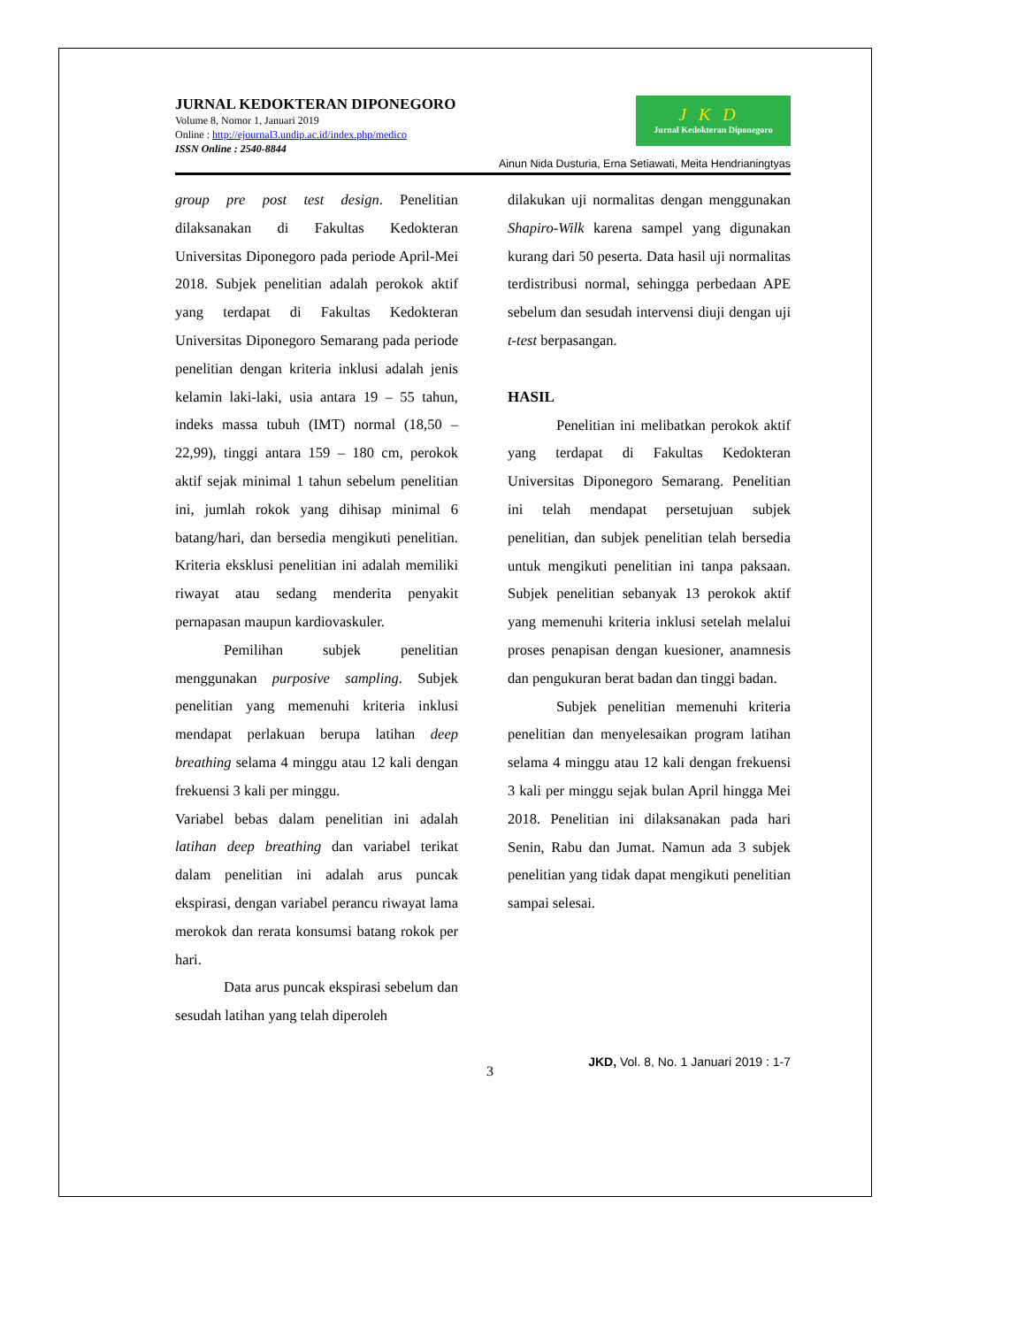JURNAL KEDOKTERAN DIPONEGORO
Volume 8, Nomor 1, Januari 2019
Online : http://ejournal3.undip.ac.id/index.php/medico
ISSN Online : 2540-8844
JKD
Jurnal Kedokteran Diponegoro
Ainun Nida Dusturia, Erna Setiawati, Meita Hendrianingtyas
group pre post test design. Penelitian dilaksanakan di Fakultas Kedokteran Universitas Diponegoro pada periode April-Mei 2018. Subjek penelitian adalah perokok aktif yang terdapat di Fakultas Kedokteran Universitas Diponegoro Semarang pada periode penelitian dengan kriteria inklusi adalah jenis kelamin laki-laki, usia antara 19 – 55 tahun, indeks massa tubuh (IMT) normal (18,50 – 22,99), tinggi antara 159 – 180 cm, perokok aktif sejak minimal 1 tahun sebelum penelitian ini, jumlah rokok yang dihisap minimal 6 batang/hari, dan bersedia mengikuti penelitian. Kriteria eksklusi penelitian ini adalah memiliki riwayat atau sedang menderita penyakit pernapasan maupun kardiovaskuler.
Pemilihan subjek penelitian menggunakan purposive sampling. Subjek penelitian yang memenuhi kriteria inklusi mendapat perlakuan berupa latihan deep breathing selama 4 minggu atau 12 kali dengan frekuensi 3 kali per minggu.
Variabel bebas dalam penelitian ini adalah latihan deep breathing dan variabel terikat dalam penelitian ini adalah arus puncak ekspirasi, dengan variabel perancu riwayat lama merokok dan rerata konsumsi batang rokok per hari.
Data arus puncak ekspirasi sebelum dan sesudah latihan yang telah diperoleh
dilakukan uji normalitas dengan menggunakan Shapiro-Wilk karena sampel yang digunakan kurang dari 50 peserta. Data hasil uji normalitas terdistribusi normal, sehingga perbedaan APE sebelum dan sesudah intervensi diuji dengan uji t-test berpasangan.
HASIL
Penelitian ini melibatkan perokok aktif yang terdapat di Fakultas Kedokteran Universitas Diponegoro Semarang. Penelitian ini telah mendapat persetujuan subjek penelitian, dan subjek penelitian telah bersedia untuk mengikuti penelitian ini tanpa paksaan. Subjek penelitian sebanyak 13 perokok aktif yang memenuhi kriteria inklusi setelah melalui proses penapisan dengan kuesioner, anamnesis dan pengukuran berat badan dan tinggi badan.
Subjek penelitian memenuhi kriteria penelitian dan menyelesaikan program latihan selama 4 minggu atau 12 kali dengan frekuensi 3 kali per minggu sejak bulan April hingga Mei 2018. Penelitian ini dilaksanakan pada hari Senin, Rabu dan Jumat. Namun ada 3 subjek penelitian yang tidak dapat mengikuti penelitian sampai selesai.
3 JKD, Vol. 8, No. 1 Januari 2019 : 1-7